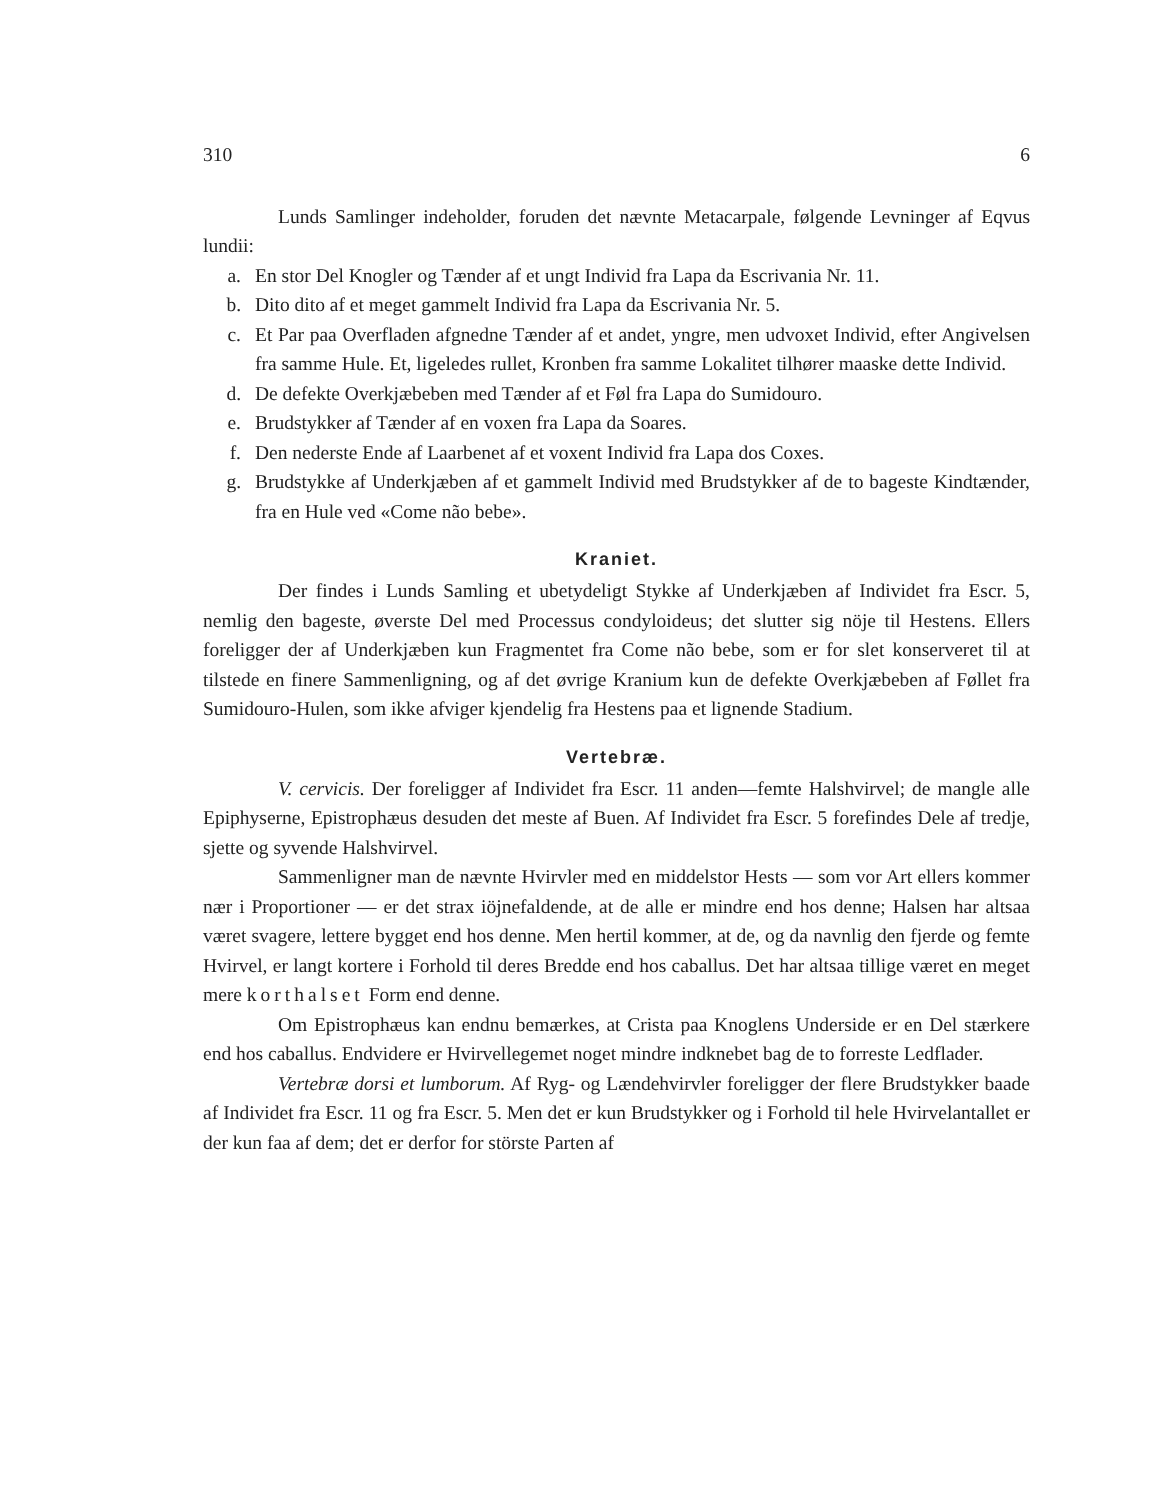310 6
Lunds Samlinger indeholder, foruden det nævnte Metacarpale, følgende Levninger af Eqvus lundii:
a. En stor Del Knogler og Tænder af et ungt Individ fra Lapa da Escrivania Nr. 11.
b. Dito dito af et meget gammelt Individ fra Lapa da Escrivania Nr. 5.
c. Et Par paa Overfladen afgnedne Tænder af et andet, yngre, men udvoxet Individ, efter Angivelsen fra samme Hule. Et, ligeledes rullet, Kronben fra samme Lokalitet tilhører maaske dette Individ.
d. De defekte Overkjæbeben med Tænder af et Føl fra Lapa do Sumidouro.
e. Brudstykker af Tænder af en voxen fra Lapa da Soares.
f. Den nederste Ende af Laarbenet af et voxent Individ fra Lapa dos Coxes.
g. Brudstykke af Underkjæben af et gammelt Individ med Brudstykker af de to bageste Kindtænder, fra en Hule ved «Come não bebe».
Kraniet.
Der findes i Lunds Samling et ubetydeligt Stykke af Underkjæben af Individet fra Escr. 5, nemlig den bageste, øverste Del med Processus condyloideus; det slutter sig nöje til Hestens. Ellers foreligger der af Underkjæben kun Fragmentet fra Come não bebe, som er for slet konserveret til at tilstede en finere Sammenligning, og af det øvrige Kranium kun de defekte Overkjæbeben af Føllet fra Sumidouro-Hulen, som ikke afviger kjendelig fra Hestens paa et lignende Stadium.
Vertebræ.
V. cervicis. Der foreligger af Individet fra Escr. 11 anden—femte Halshvirvel; de mangle alle Epiphyserne, Epistrophæus desuden det meste af Buen. Af Individet fra Escr. 5 forefindes Dele af tredje, sjette og syvende Halshvirvel.
Sammenligner man de nævnte Hvirvler med en middelstor Hests — som vor Art ellers kommer nær i Proportioner — er det strax iöjnefaldende, at de alle er mindre end hos denne; Halsen har altsaa været svagere, lettere bygget end hos denne. Men hertil kommer, at de, og da navnlig den fjerde og femte Hvirvel, er langt kortere i Forhold til deres Bredde end hos caballus. Det har altsaa tillige været en meget mere korthalset Form end denne.
Om Epistrophæus kan endnu bemærkes, at Crista paa Knoglens Underside er en Del stærkere end hos caballus. Endvidere er Hvirvellegemet noget mindre indknebet bag de to forreste Ledflader.
Vertebræ dorsi et lumborum. Af Ryg- og Lændehvirvler foreligger der flere Brudstykker baade af Individet fra Escr. 11 og fra Escr. 5. Men det er kun Brudstykker og i Forhold til hele Hvirvelantallet er der kun faa af dem; det er derfor for störste Parten af